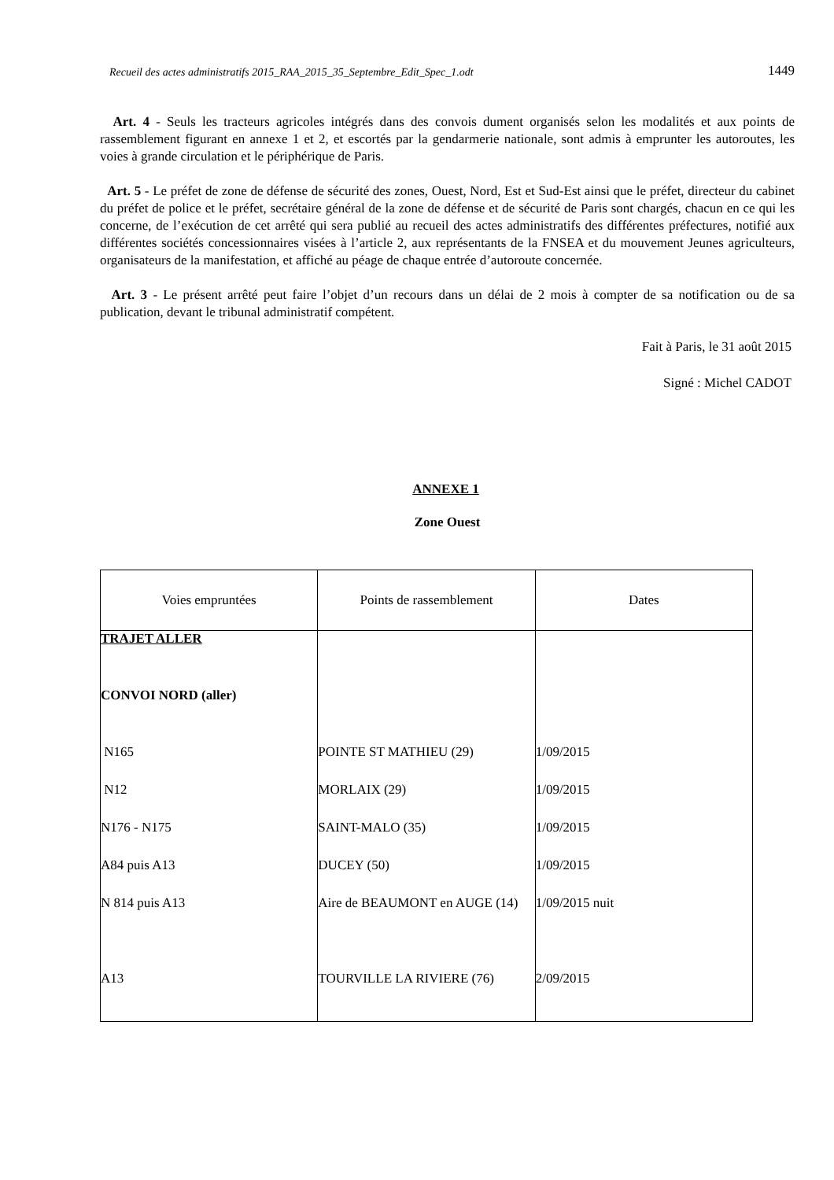Recueil des actes administratifs 2015_RAA_2015_35_Septembre_Edit_Spec_1.odt 1449
Art. 4 - Seuls les tracteurs agricoles intégrés dans des convois dument organisés selon les modalités et aux points de rassemblement figurant en annexe 1 et 2, et escortés par la gendarmerie nationale, sont admis à emprunter les autoroutes, les voies à grande circulation et le périphérique de Paris.
Art. 5 - Le préfet de zone de défense de sécurité des zones, Ouest, Nord, Est et Sud-Est ainsi que le préfet, directeur du cabinet du préfet de police et le préfet, secrétaire général de la zone de défense et de sécurité de Paris sont chargés, chacun en ce qui les concerne, de l’exécution de cet arrêté qui sera publié au recueil des actes administratifs des différentes préfectures, notifié aux différentes sociétés concessionnaires visées à l’article 2, aux représentants de la FNSEA et du mouvement Jeunes agriculteurs, organisateurs de la manifestation, et affiché au péage de chaque entrée d’autoroute concernée.
Art. 3 - Le présent arrêté peut faire l’objet d’un recours dans un délai de 2 mois à compter de sa notification ou de sa publication, devant le tribunal administratif compétent.
Fait à Paris, le 31 août 2015
Signé : Michel CADOT
ANNEXE 1
Zone Ouest
| Voies empruntées | Points de rassemblement | Dates |
| --- | --- | --- |
| TRAJET ALLER | | |
| CONVOI NORD (aller) | | |
| N165 | POINTE ST MATHIEU (29) | 1/09/2015 |
| N12 | MORLAIX (29) | 1/09/2015 |
| N176 - N175 | SAINT-MALO (35) | 1/09/2015 |
| A84 puis A13 | DUCEY (50) | 1/09/2015 |
| N 814 puis A13 | Aire de BEAUMONT en AUGE (14) | 1/09/2015 nuit |
| A13 | TOURVILLE LA RIVIERE (76) | 2/09/2015 |